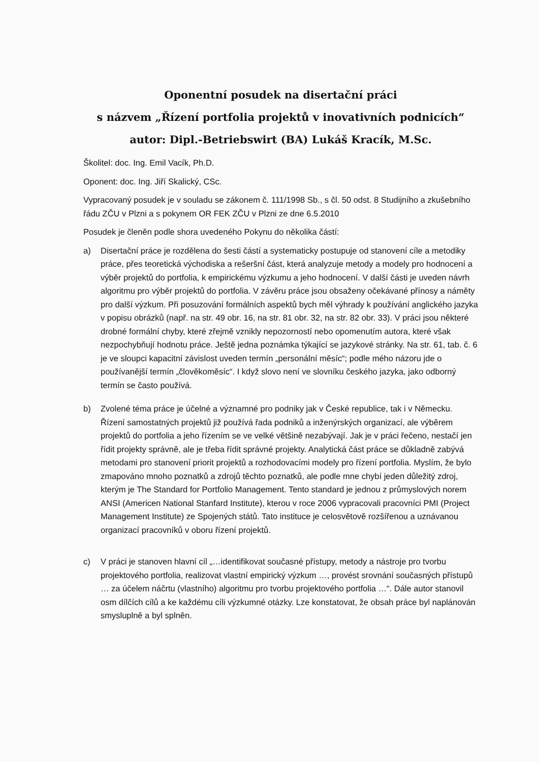Oponentní posudek na disertační práci
s názvem „Řízení portfolia projektů v inovativních podnicích“
autor: Dipl.-Betriebswirt (BA) Lukáš Kracík, M.Sc.
Školitel: doc. Ing. Emil Vacík, Ph.D.
Oponent: doc. Ing. Jiří Skalický, CSc.
Vypracovaný posudek je v souladu se zákonem č. 111/1998 Sb., s čl. 50 odst. 8 Studijního a zkušebního řádu ZČU v Plzni a s pokynem OR FEK ZČU v Plzni ze dne 6.5.2010
Posudek je členěn podle shora uvedeného Pokynu do několika částí:
a) Disertační práce je rozdělena do šesti částí a systematicky postupuje od stanovení cíle a metodiky práce, přes teoretická východiska a rešeršní část, která analyzuje metody a modely pro hodnocení a výběr projektů do portfolia, k empirickému výzkumu a jeho hodnocení. V další části je uveden návrh algoritmu pro výběr projektů do portfolia. V závěru práce jsou obsaženy očekávané přínosy a náměty pro další výzkum. Při posuzování formálních aspektů bych měl výhrady k používání anglického jazyka v popisu obrázků (např. na str. 49 obr. 16, na str. 81 obr. 32, na str. 82 obr. 33). V práci jsou některé drobné formální chyby, které zřejmě vznikly nepozorností nebo opomenutím autora, které však nezpochybňují hodnotu práce. Ještě jedna poznámka týkající se jazykové stránky. Na str. 61, tab. č. 6 je ve sloupci kapacitní závislost uveden termín „personální měsíc“; podle mého názoru jde o používanější termín „člověkoměsíc“. I když slovo není ve slovníku českého jazyka, jako odborný termín se často používá.
b) Zvolené téma práce je účelné a významné pro podniky jak v České republice, tak i v Německu. Řízení samostatných projektů již používá řada podniků a inženýrských organizací, ale výběrem projektů do portfolia a jeho řízením se ve velké většině nezabývají. Jak je v práci řečeno, nestačí jen řídit projekty správně, ale je třeba řídit správné projekty. Analytická část práce se důkladně zabývá metodami pro stanovení priorit projektů a rozhodovacími modely pro řízení portfolia. Myslím, že bylo zmapováno mnoho poznatků a zdrojů těchto poznatků, ale podle mne chybí jeden důležitý zdroj, kterým je The Standard for Portfolio Management. Tento standard je jednou z průmyslových norem ANSI (Americen National Stanfard Institute), kterou v roce 2006 vypracovali pracovníci PMI (Project Management Institute) ze Spojených států. Tato instituce je celosvětově rozšířenou a uznávanou organizací pracovníků v oboru řízení projektů.
c) V práci je stanoven hlavní cíl „…identifikovat současné přístupy, metody a nástroje pro tvorbu projektového portfolia, realizovat vlastní empirický výzkum …, provést srovnání současných přístupů … za účelem náčrtu (vlastního) algoritmu pro tvorbu projektového portfolia …“. Dále autor stanovil osm dílčích cílů a ke každému cíli výzkumné otázky. Lze konstatovat, že obsah práce byl naplánován smysluplně a byl splněn.